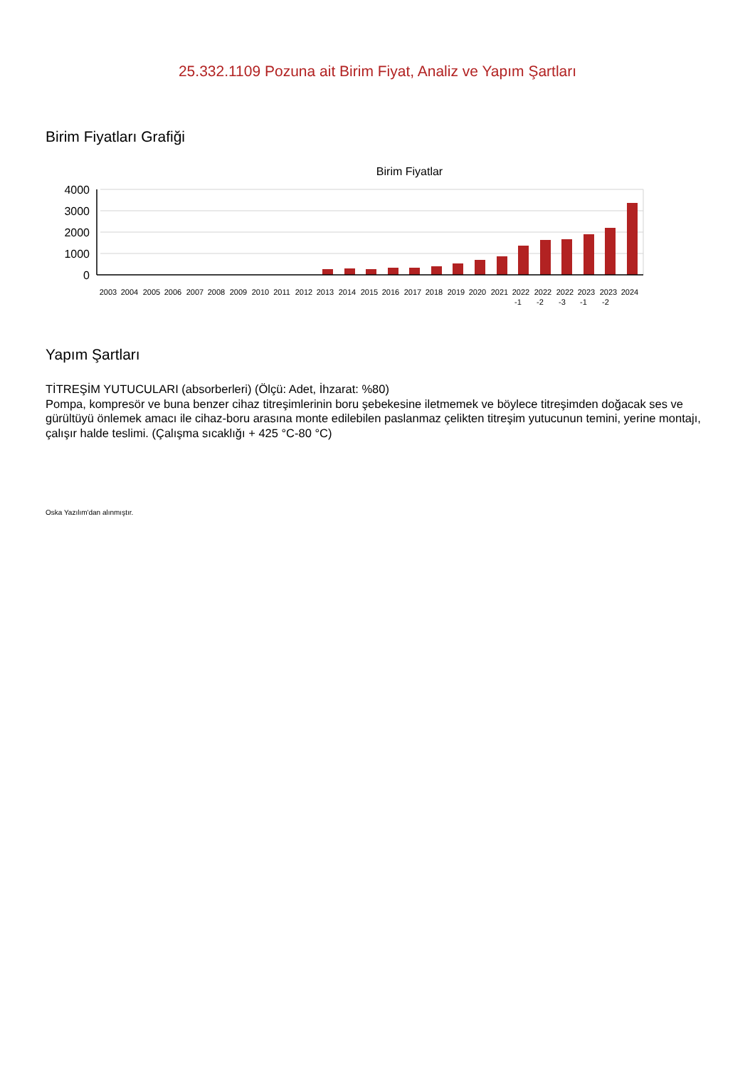25.332.1109 Pozuna ait Birim Fiyat, Analiz ve Yapım Şartları
Birim Fiyatları Grafiği
Birim Fiyatlar
4000
3000
2000
1000
0
2003
2004
2005
2006
2007
2008
2009
2010
2011
2012
2013
2014
2015
2016
2017
2018
2019
2020
2021
2022
2022
2022
2023
2023
2024
-1
-2
-3
-1
-2
Yapım Şartları
TİTREŞİM YUTUCULARI (absorberleri) (Ölçü: Adet, İhzarat: %80)
Pompa, kompresör ve buna benzer cihaz titreşimlerinin boru şebekesine iletmemek ve böylece titreşimden doğacak ses ve gürültüyü önlemek amacı ile cihaz-boru arasına monte edilebilen paslanmaz çelikten titreşim yutucunun temini, yerine montajı, çalışır halde teslimi. (Çalışma sıcaklığı + 425 °C-80 °C)
Oska Yazılım'dan alınmıştır.